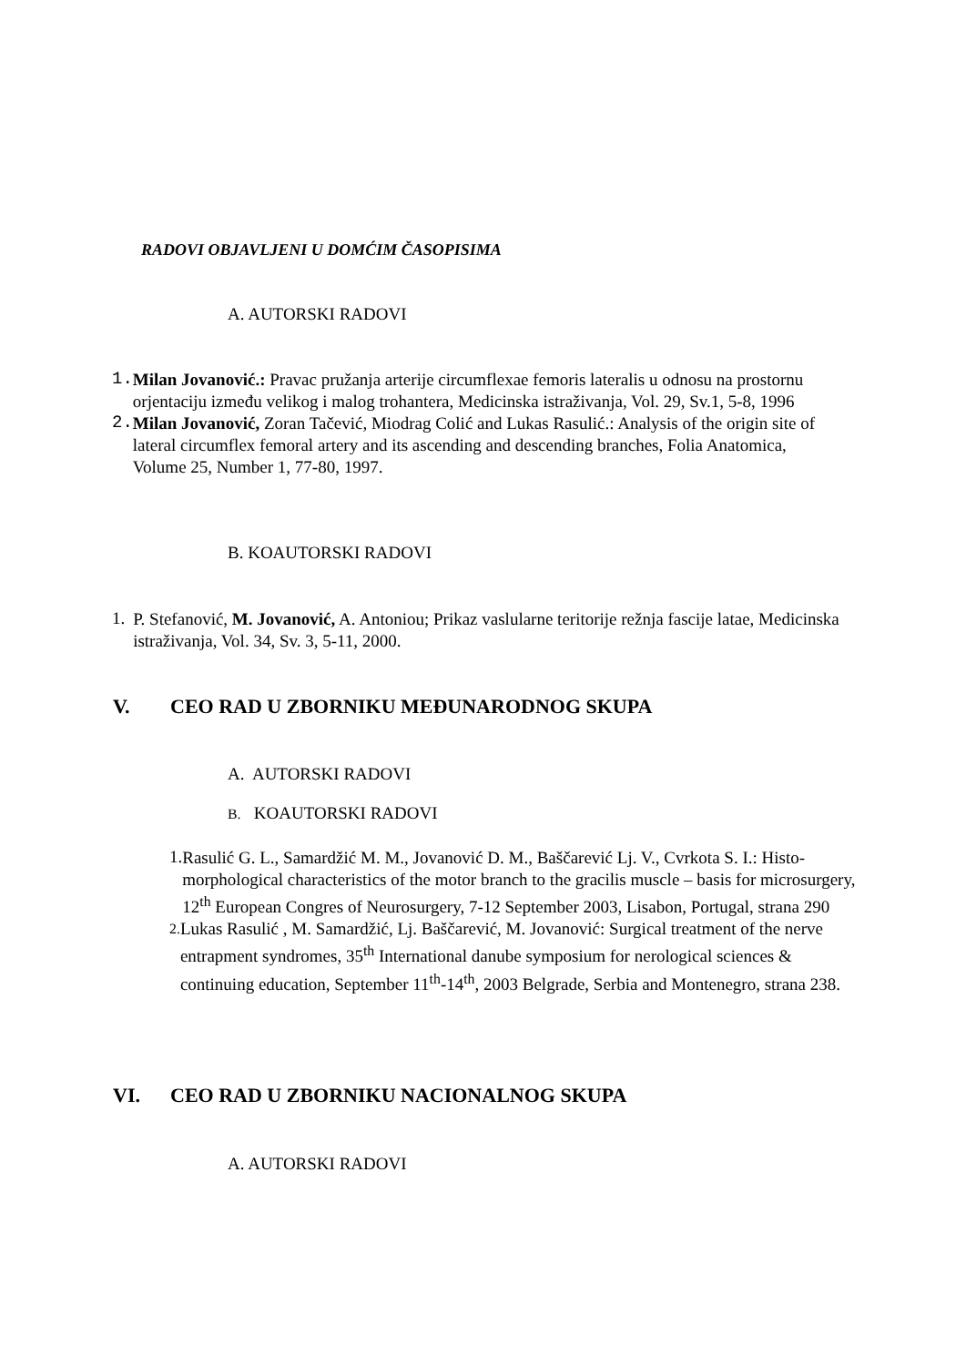RADOVI OBJAVLJENI U DOMĆIM ČASOPISIMA
A. AUTORSKI RADOVI
1.
Milan Jovanović.: Pravac pružanja arterije circumflexae femoris lateralis u odnosu na prostornu orjentaciju između velikog i malog trohantera, Medicinska istraživanja, Vol. 29, Sv.1, 5-8, 1996
2.
Milan Jovanović, Zoran Tačević, Miodrag Colić and Lukas Rasulić.: Analysis of the origin site of lateral circumflex femoral artery and its ascending and descending branches, Folia Anatomica, Volume 25, Number 1, 77-80, 1997.
B. KOAUTORSKI RADOVI
1.
P. Stefanović, M. Jovanović, A. Antoniou; Prikaz vaslularne teritorije režnja fascije latae, Medicinska istraživanja, Vol. 34, Sv. 3, 5-11, 2000.
V. CEO RAD U ZBORNIKU MEĐUNARODNOG SKUPA
A. AUTORSKI RADOVI
B. KOAUTORSKI RADOVI
1.
Rasulić G. L., Samardžić M. M., Jovanović D. M., Baščarević Lj. V., Cvrkota S. I.: Histo-morphological characteristics of the motor branch to the gracilis muscle – basis for microsurgery, 12<sup>th</sup> European Congres of Neurosurgery, 7-12 September 2003, Lisabon, Portugal, strana 290
2.
Lukas Rasulić , M. Samardžić, Lj. Baščarević, M. Jovanović: Surgical treatment of the nerve entrapment syndromes, 35<sup>th</sup> International danube symposium for nerological sciences & continuing education, September 11<sup>th</sup>-14<sup>th</sup>, 2003 Belgrade, Serbia and Montenegro, strana 238.
VI. CEO RAD U ZBORNIKU NACIONALNOG SKUPA
A. AUTORSKI RADOVI